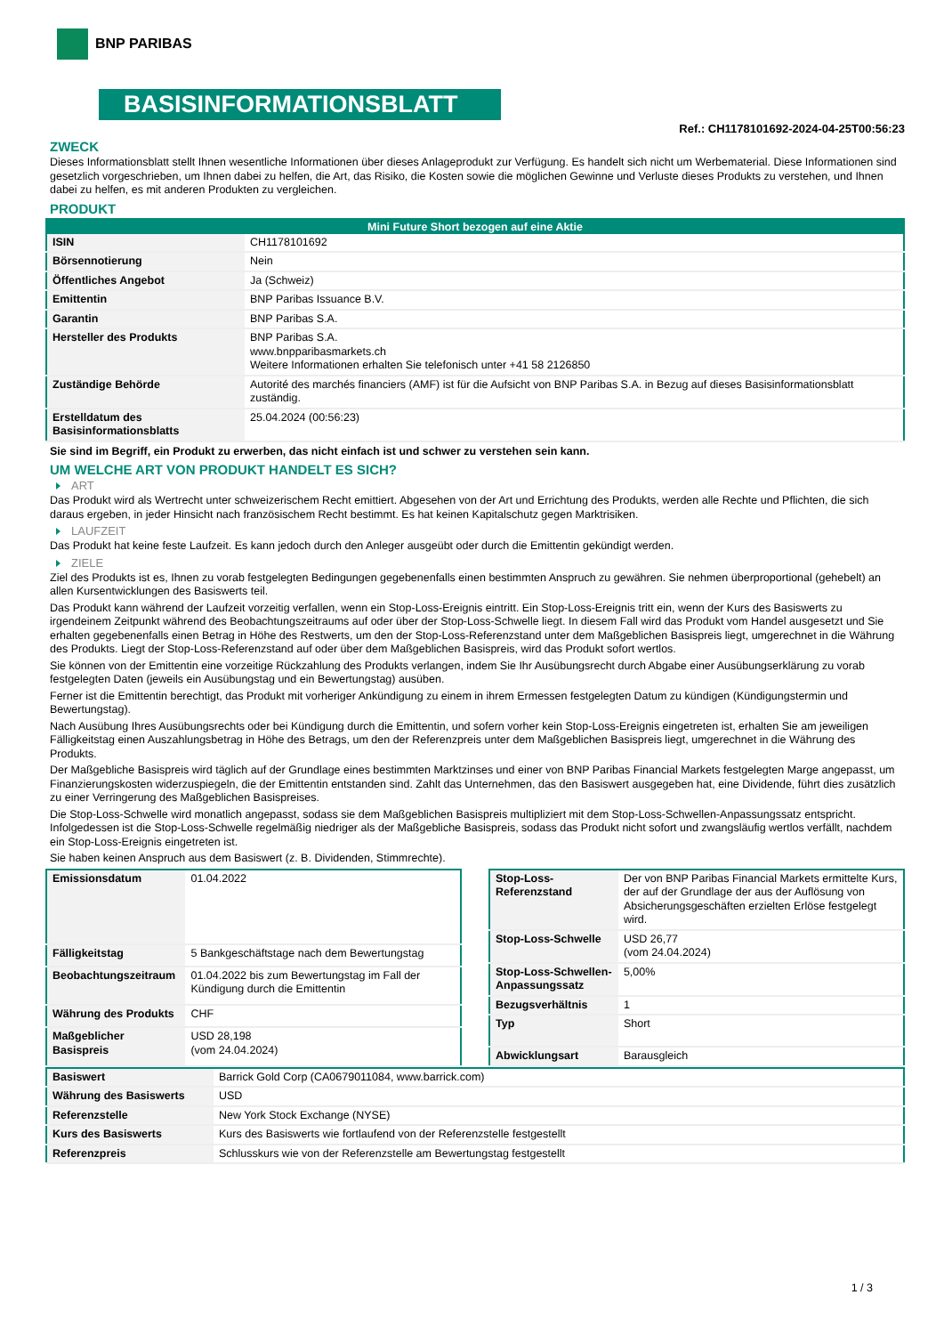BNP PARIBAS
BASISINFORMATIONSBLATT
Ref.: CH1178101692-2024-04-25T00:56:23
ZWECK
Dieses Informationsblatt stellt Ihnen wesentliche Informationen über dieses Anlageprodukt zur Verfügung. Es handelt sich nicht um Werbematerial. Diese Informationen sind gesetzlich vorgeschrieben, um Ihnen dabei zu helfen, die Art, das Risiko, die Kosten sowie die möglichen Gewinne und Verluste dieses Produkts zu verstehen, und Ihnen dabei zu helfen, es mit anderen Produkten zu vergleichen.
PRODUKT
| Mini Future Short bezogen auf eine Aktie | |
| --- | --- |
| ISIN | CH1178101692 |
| Börsennotierung | Nein |
| Öffentliches Angebot | Ja (Schweiz) |
| Emittentin | BNP Paribas Issuance B.V. |
| Garantin | BNP Paribas S.A. |
| Hersteller des Produkts | BNP Paribas S.A. www.bnpparibasmarkets.ch Weitere Informationen erhalten Sie telefonisch unter +41 58 2126850 |
| Zuständige Behörde | Autorité des marchés financiers (AMF) ist für die Aufsicht von BNP Paribas S.A. in Bezug auf dieses Basisinformationsblatt zuständig. |
| Erstelldatum des Basisinformationsblatts | 25.04.2024 (00:56:23) |
Sie sind im Begriff, ein Produkt zu erwerben, das nicht einfach ist und schwer zu verstehen sein kann.
UM WELCHE ART VON PRODUKT HANDELT ES SICH?
ART
Das Produkt wird als Wertrecht unter schweizerischem Recht emittiert. Abgesehen von der Art und Errichtung des Produkts, werden alle Rechte und Pflichten, die sich daraus ergeben, in jeder Hinsicht nach französischem Recht bestimmt. Es hat keinen Kapitalschutz gegen Marktrisiken.
LAUFZEIT
Das Produkt hat keine feste Laufzeit. Es kann jedoch durch den Anleger ausgeübt oder durch die Emittentin gekündigt werden.
ZIELE
Ziel des Produkts ist es, Ihnen zu vorab festgelegten Bedingungen gegebenenfalls einen bestimmten Anspruch zu gewähren. Sie nehmen überproportional (gehebelt) an allen Kursentwicklungen des Basiswerts teil.
Das Produkt kann während der Laufzeit vorzeitig verfallen, wenn ein Stop-Loss-Ereignis eintritt. Ein Stop-Loss-Ereignis tritt ein, wenn der Kurs des Basiswerts zu irgendeinem Zeitpunkt während des Beobachtungszeitraums auf oder über der Stop-Loss-Schwelle liegt. In diesem Fall wird das Produkt vom Handel ausgesetzt und Sie erhalten gegebenenfalls einen Betrag in Höhe des Restwerts, um den der Stop-Loss-Referenzstand unter dem Maßgeblichen Basispreis liegt, umgerechnet in die Währung des Produkts. Liegt der Stop-Loss-Referenzstand auf oder über dem Maßgeblichen Basispreis, wird das Produkt sofort wertlos.
Sie können von der Emittentin eine vorzeitige Rückzahlung des Produkts verlangen, indem Sie Ihr Ausübungsrecht durch Abgabe einer Ausübungserklärung zu vorab festgelegten Daten (jeweils ein Ausübungstag und ein Bewertungstag) ausüben.
Ferner ist die Emittentin berechtigt, das Produkt mit vorheriger Ankündigung zu einem in ihrem Ermessen festgelegten Datum zu kündigen (Kündigungstermin und Bewertungstag).
Nach Ausübung Ihres Ausübungsrechts oder bei Kündigung durch die Emittentin, und sofern vorher kein Stop-Loss-Ereignis eingetreten ist, erhalten Sie am jeweiligen Fälligkeitstag einen Auszahlungsbetrag in Höhe des Betrags, um den der Referenzpreis unter dem Maßgeblichen Basispreis liegt, umgerechnet in die Währung des Produkts.
Der Maßgebliche Basispreis wird täglich auf der Grundlage eines bestimmten Marktzinses und einer von BNP Paribas Financial Markets festgelegten Marge angepasst, um Finanzierungskosten widerzuspiegeln, die der Emittentin entstanden sind. Zahlt das Unternehmen, das den Basiswert ausgegeben hat, eine Dividende, führt dies zusätzlich zu einer Verringerung des Maßgeblichen Basispreises.
Die Stop-Loss-Schwelle wird monatlich angepasst, sodass sie dem Maßgeblichen Basispreis multipliziert mit dem Stop-Loss-Schwellen-Anpassungssatz entspricht. Infolgedessen ist die Stop-Loss-Schwelle regelmäßig niedriger als der Maßgebliche Basispreis, sodass das Produkt nicht sofort und zwangsläufig wertlos verfällt, nachdem ein Stop-Loss-Ereignis eingetreten ist.
Sie haben keinen Anspruch aus dem Basiswert (z. B. Dividenden, Stimmrechte).
| Emissionsdatum | 01.04.2022 |
| Fälligkeitstag | 5 Bankgeschäftstage nach dem Bewertungstag |
| Beobachtungszeitraum | 01.04.2022 bis zum Bewertungstag im Fall der Kündigung durch die Emittentin |
| Währung des Produkts | CHF |
| Maßgeblicher Basispreis | USD 28,198 (vom 24.04.2024) |
| Stop-Loss-Referenzstand | Der von BNP Paribas Financial Markets ermittelte Kurs, der auf der Grundlage der aus der Auflösung von Absicherungsgeschäften erzielten Erlöse festgelegt wird. |
| Stop-Loss-Schwelle | USD 26,77 (vom 24.04.2024) |
| Stop-Loss-Schwellen-Anpassungssatz | 5,00% |
| Bezugsverhältnis | 1 |
| Typ | Short |
| Abwicklungsart | Barausgleich |
| Basiswert | Barrick Gold Corp (CA0679011084, www.barrick.com) |
| Währung des Basiswerts | USD |
| Referenzstelle | New York Stock Exchange (NYSE) |
| Kurs des Basiswerts | Kurs des Basiswerts wie fortlaufend von der Referenzstelle festgestellt |
| Referenzpreis | Schlusskurs wie von der Referenzstelle am Bewertungstag festgestellt |
1 / 3